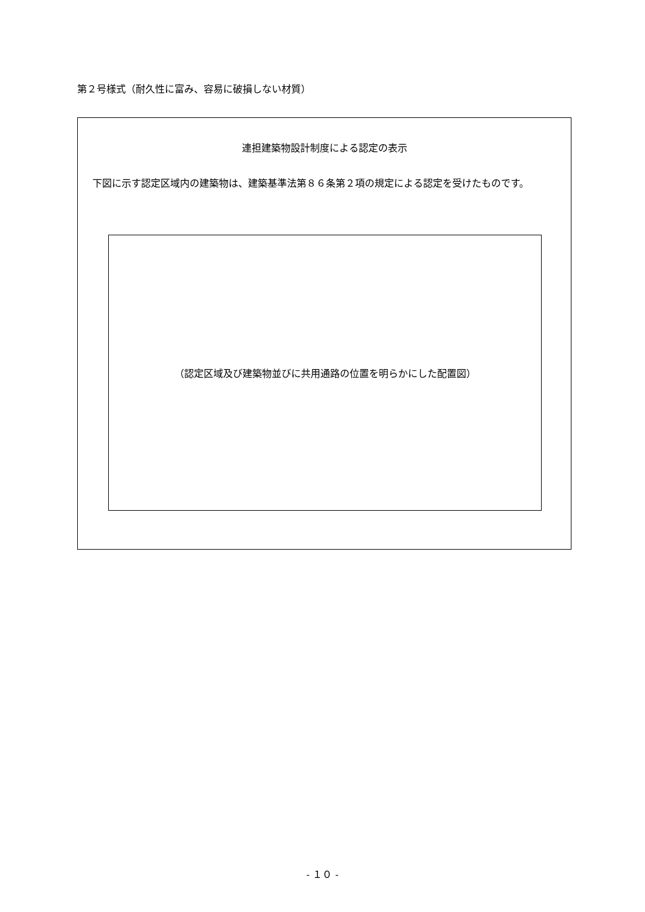第２号様式（耐久性に富み、容易に破損しない材質）
連担建築物設計制度による認定の表示
下図に示す認定区域内の建築物は、建築基準法第８６条第２項の規定による認定を受けたものです。
（認定区域及び建築物並びに共用通路の位置を明らかにした配置図）
- １０ -